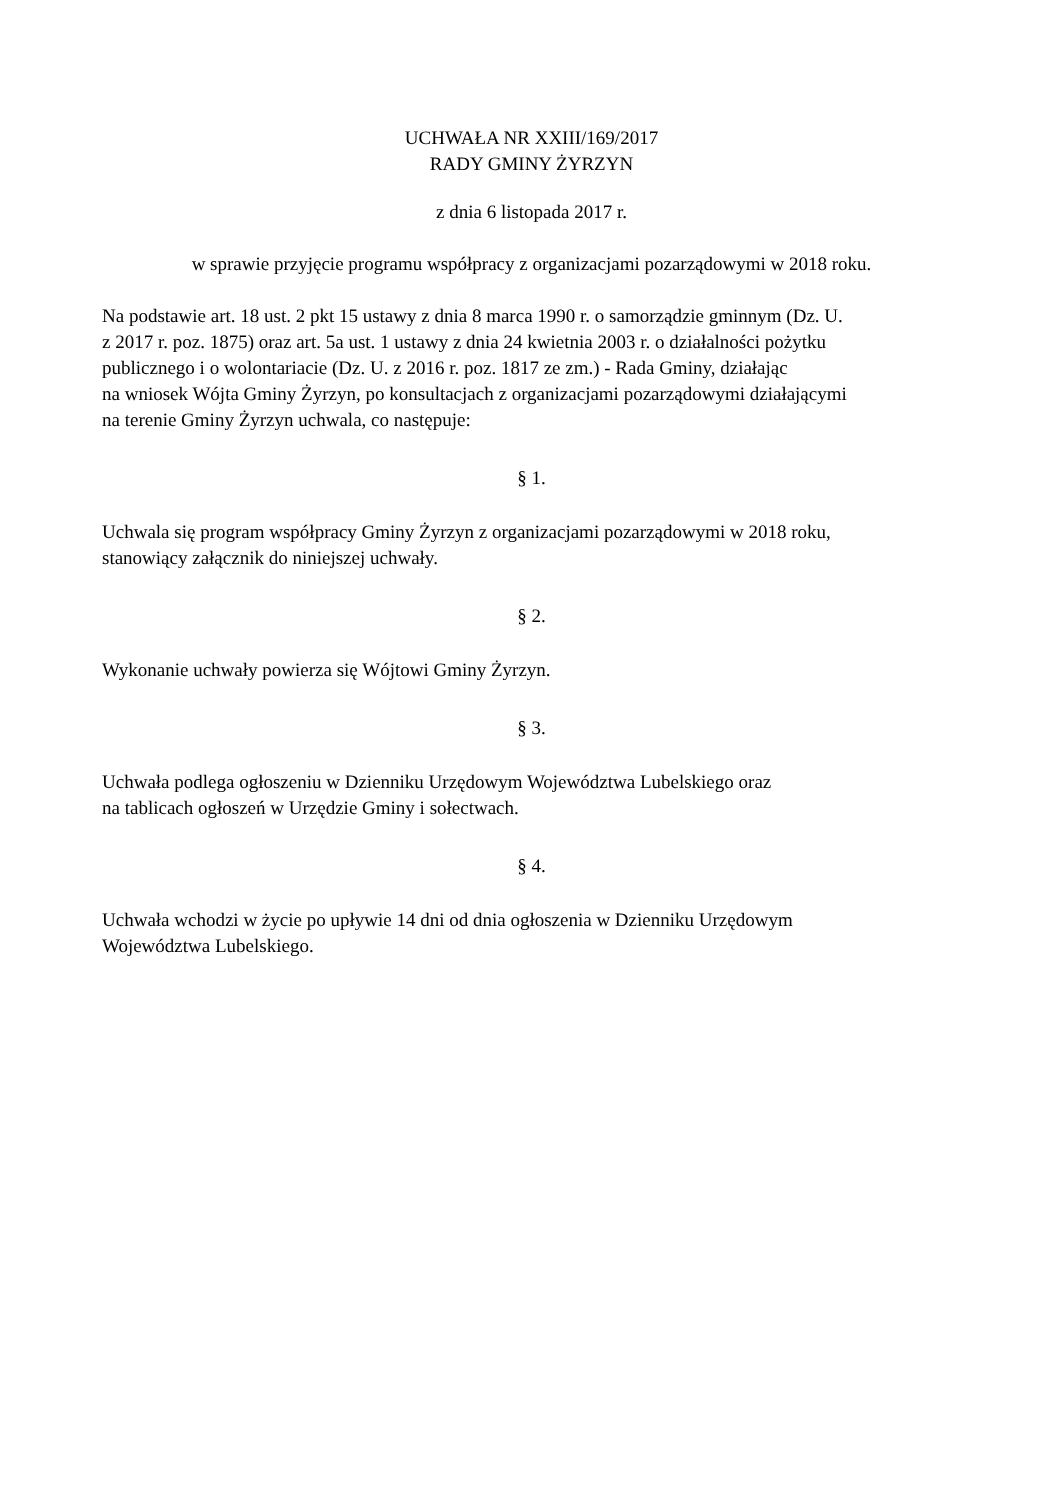UCHWAŁA NR XXIII/169/2017
RADY GMINY ŻYRZYN
z dnia 6 listopada 2017 r.
w sprawie przyjęcie programu współpracy z organizacjami pozarządowymi w 2018 roku.
Na podstawie art. 18 ust. 2 pkt 15 ustawy z dnia 8 marca 1990 r. o samorządzie gminnym (Dz. U.
z 2017 r. poz. 1875) oraz art. 5a ust. 1 ustawy z dnia 24 kwietnia 2003 r. o działalności pożytku
publicznego i o wolontariacie (Dz. U. z 2016 r. poz. 1817 ze zm.) - Rada Gminy, działając
na wniosek Wójta Gminy Żyrzyn, po konsultacjach z organizacjami pozarządowymi działającymi
na terenie Gminy Żyrzyn uchwala, co następuje:
§ 1.
Uchwala się program współpracy Gminy Żyrzyn z organizacjami pozarządowymi w 2018 roku,
stanowiący załącznik do niniejszej uchwały.
§ 2.
Wykonanie uchwały powierza się Wójtowi Gminy Żyrzyn.
§ 3.
Uchwała podlega ogłoszeniu w Dzienniku Urzędowym Województwa Lubelskiego oraz
na tablicach ogłoszeń w Urzędzie Gminy i sołectwach.
§ 4.
Uchwała wchodzi w życie po upływie 14 dni od dnia ogłoszenia w Dzienniku Urzędowym
Województwa Lubelskiego.